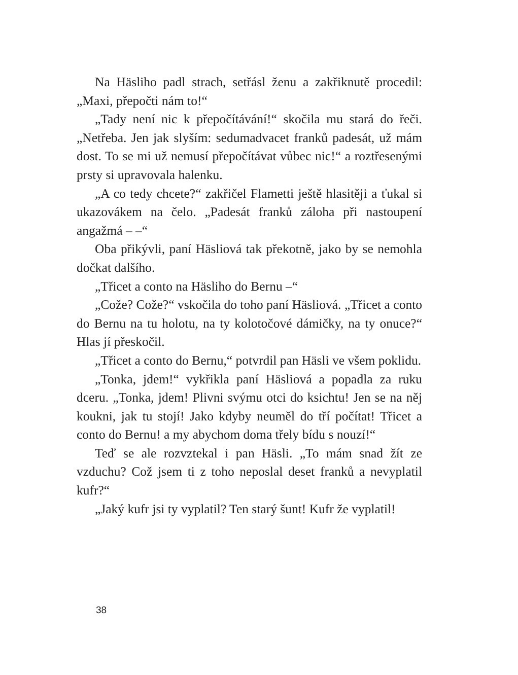Na Häsliho padl strach, setřásl ženu a zakřiknutě procedil: „Maxi, přepočti nám to!“
„Tady není nic k přepočítávání!“ skočila mu stará do řeči. „Netřeba. Jen jak slyším: sedumadvacet franků padesát, už mám dost. To se mi už nemusí přepočítávat vůbec nic!“ a roztřesenými prsty si upravovala halenku.
„A co tedy chcete?“ zakřičel Flametti ještě hlasitěji a ťukal si ukazovákem na čelo. „Padesát franků záloha při nastoupení angažmá – –“
Oba přikývli, paní Häsliová tak překotně, jako by se nemohla dočkat dalšího.
„Třicet a conto na Häsliho do Bernu –“
„Cože? Cože?“ vskočila do toho paní Häsliová. „Třicet a conto do Bernu na tu holotu, na ty kolotočové dámičky, na ty onuce?“ Hlas jí přeskočil.
„Třicet a conto do Bernu,“ potvrdil pan Häsli ve všem poklidu.
„Tonka, jdem!“ vykřikla paní Häsliová a popadla za ruku dceru. „Tonka, jdem! Plivni svýmu otci do ksichtu! Jen se na něj koukni, jak tu stojí! Jako kdyby neuměl do tří počítat! Třicet a conto do Bernu! a my abychom doma třely bídu s nouzí!“
Teď se ale rozvztekal i pan Häsli. „To mám snad žít ze vzduchu? Což jsem ti z toho neposlal deset franků a nevyplatil kufr?“
„Jaký kufr jsi ty vyplatil? Ten starý šunt! Kufr že vyplatil!
38